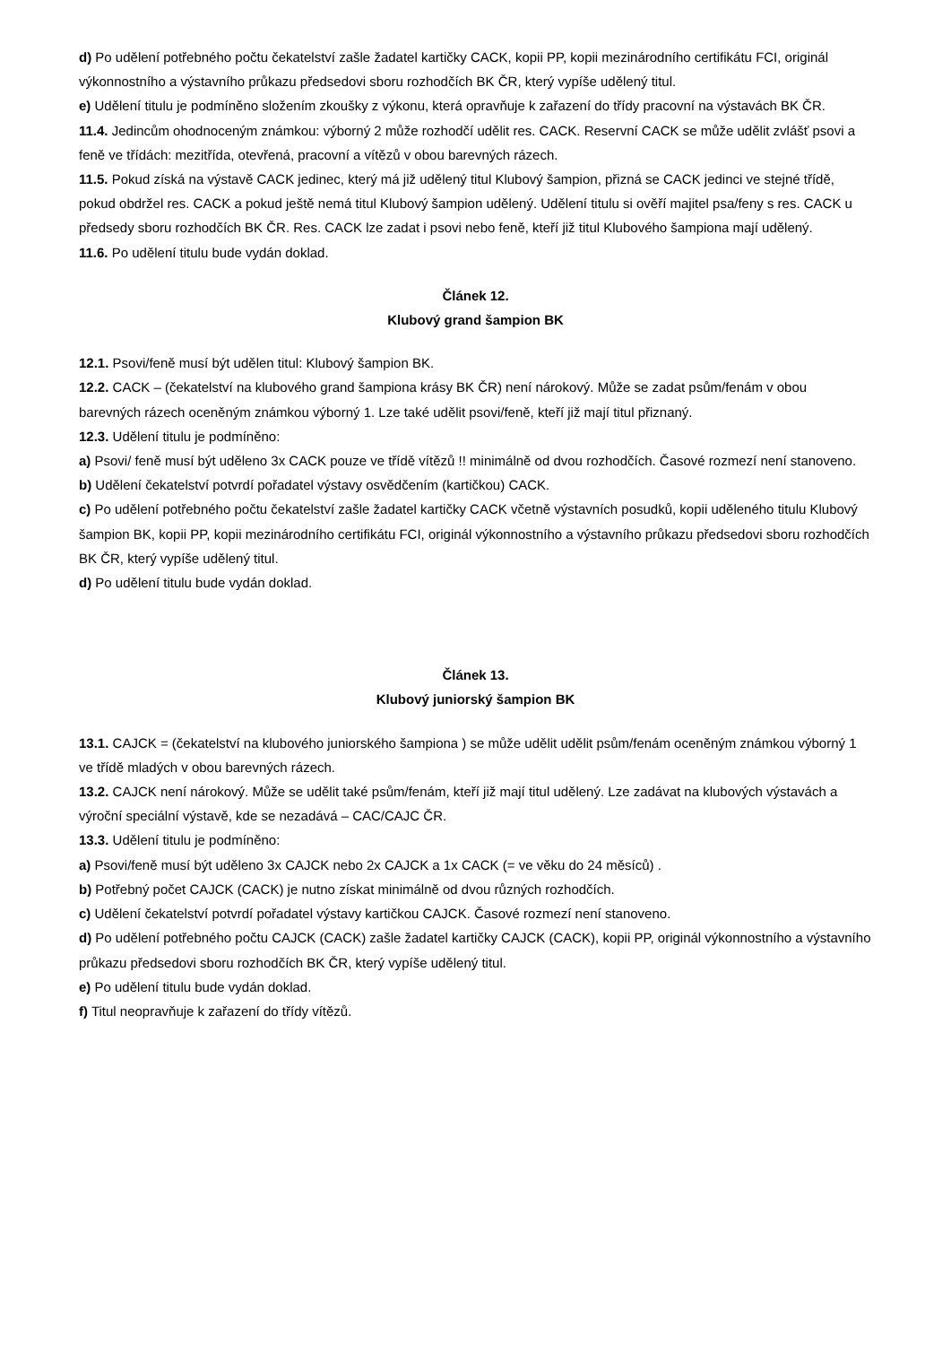d) Po udělení potřebného počtu čekatelství zašle žadatel kartičky CACK, kopii PP, kopii mezinárodního certifikátu FCI, originál výkonnostního a výstavního průkazu předsedovi sboru rozhodčích BK ČR, který vypíše udělený titul.
e) Udělení titulu je podmíněno složením zkoušky z výkonu, která opravňuje k zařazení do třídy pracovní na výstavách BK ČR.
11.4. Jedincům ohodnoceným známkou: výborný 2 může rozhodčí udělit res. CACK. Reservní CACK se může udělit zvlášť psovi a feně ve třídách: mezitřída, otevřená, pracovní a vítězů v obou barevných rázech.
11.5. Pokud získá na výstavě CACK jedinec, který má již udělený titul Klubový šampion, přizná se CACK jedinci ve stejné třídě, pokud obdržel res. CACK a pokud ještě nemá titul Klubový šampion udělený. Udělení titulu si ověří majitel psa/feny s res. CACK u předsedy sboru rozhodčích BK ČR. Res. CACK lze zadat i psovi nebo feně, kteří již titul Klubového šampiona mají udělený.
11.6. Po udělení titulu bude vydán doklad.
Článek 12.
Klubový grand šampion BK
12.1. Psovi/feně musí být udělen titul: Klubový šampion BK.
12.2. CACK – (čekatelství na klubového grand šampiona krásy BK ČR) není nárokový. Může se zadat psům/fenám v obou barevných rázech oceněným známkou výborný 1. Lze také udělit psovi/feně, kteří již mají titul přiznaný.
12.3. Udělení titulu je podmíněno:
a) Psovi/ feně musí být uděleno 3x CACK pouze ve třídě vítězů !! minimálně od dvou rozhodčích. Časové rozmezí není stanoveno.
b) Udělení čekatelství potvrdí pořadatel výstavy osvědčením (kartičkou) CACK.
c) Po udělení potřebného počtu čekatelství zašle žadatel kartičky CACK včetně výstavních posudků, kopii uděleného titulu Klubový šampion BK, kopii PP, kopii mezinárodního certifikátu FCI, originál výkonnostního a výstavního průkazu předsedovi sboru rozhodčích BK ČR, který vypíše udělený titul.
d) Po udělení titulu bude vydán doklad.
Článek 13.
Klubový juniorský šampion BK
13.1. CAJCK = (čekatelství na klubového juniorského šampiona ) se může udělit udělit psům/fenám oceněným známkou výborný 1 ve třídě mladých v obou barevných rázech.
13.2. CAJCK není nárokový. Může se udělit také psům/fenám, kteří již mají titul udělený. Lze zadávat na klubových výstavách a výroční speciální výstavě, kde se nezadává – CAC/CAJC ČR.
13.3. Udělení titulu je podmíněno:
a) Psovi/feně musí být uděleno 3x CAJCK nebo 2x CAJCK a 1x CACK (= ve věku do 24 měsíců) .
b) Potřebný počet CAJCK (CACK) je nutno získat minimálně od dvou různých rozhodčích.
c) Udělení čekatelství potvrdí pořadatel výstavy kartičkou CAJCK. Časové rozmezí není stanoveno.
d) Po udělení potřebného počtu CAJCK (CACK) zašle žadatel kartičky CAJCK (CACK), kopii PP, originál výkonnostního a výstavního průkazu předsedovi sboru rozhodčích BK ČR, který vypíše udělený titul.
e) Po udělení titulu bude vydán doklad.
f) Titul neopravňuje k zařazení do třídy vítězů.